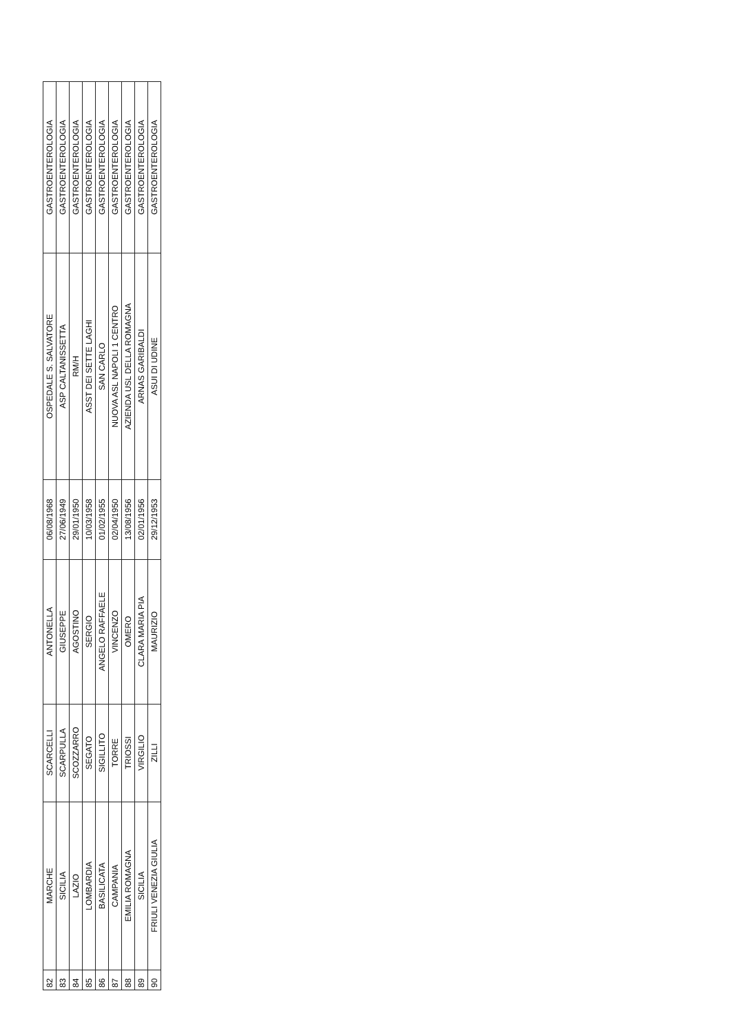| 82 | MARCHE | SCARCELLI | ANTONELLA | 06/08/1968 | OSPEDALE S. SALVATORE | GASTROENTEROLOGIA |
| 83 | SICILIA | SCARPULLA | GIUSEPPE | 27/06/1949 | ASP CALTANISSETTA | GASTROENTEROLOGIA |
| 84 | LAZIO | SCOZZARRO | AGOSTINO | 29/01/1950 | RM/H | GASTROENTEROLOGIA |
| 85 | LOMBARDIA | SEGATO | SERGIO | 10/03/1958 | ASST DEI SETTE LAGHI | GASTROENTEROLOGIA |
| 86 | BASILICATA | SIGILLITO | ANGELO RAFFAELE | 01/02/1955 | SAN CARLO | GASTROENTEROLOGIA |
| 87 | CAMPANIA | TORRE | VINCENZO | 02/04/1950 | NUOVA ASL NAPOLI 1 CENTRO | GASTROENTEROLOGIA |
| 88 | EMILIA ROMAGNA | TRIOSSI | OMERO | 13/08/1956 | AZIENDA USL DELLA ROMAGNA | GASTROENTEROLOGIA |
| 89 | SICILIA | VIRGILIO | CLARA MARIA PIA | 02/01/1956 | ARNAS GARIBALDI | GASTROENTEROLOGIA |
| 90 | FRIULI VENEZIA GIULIA | ZILLI | MAURIZIO | 29/12/1953 | ASUI DI UDINE | GASTROENTEROLOGIA |